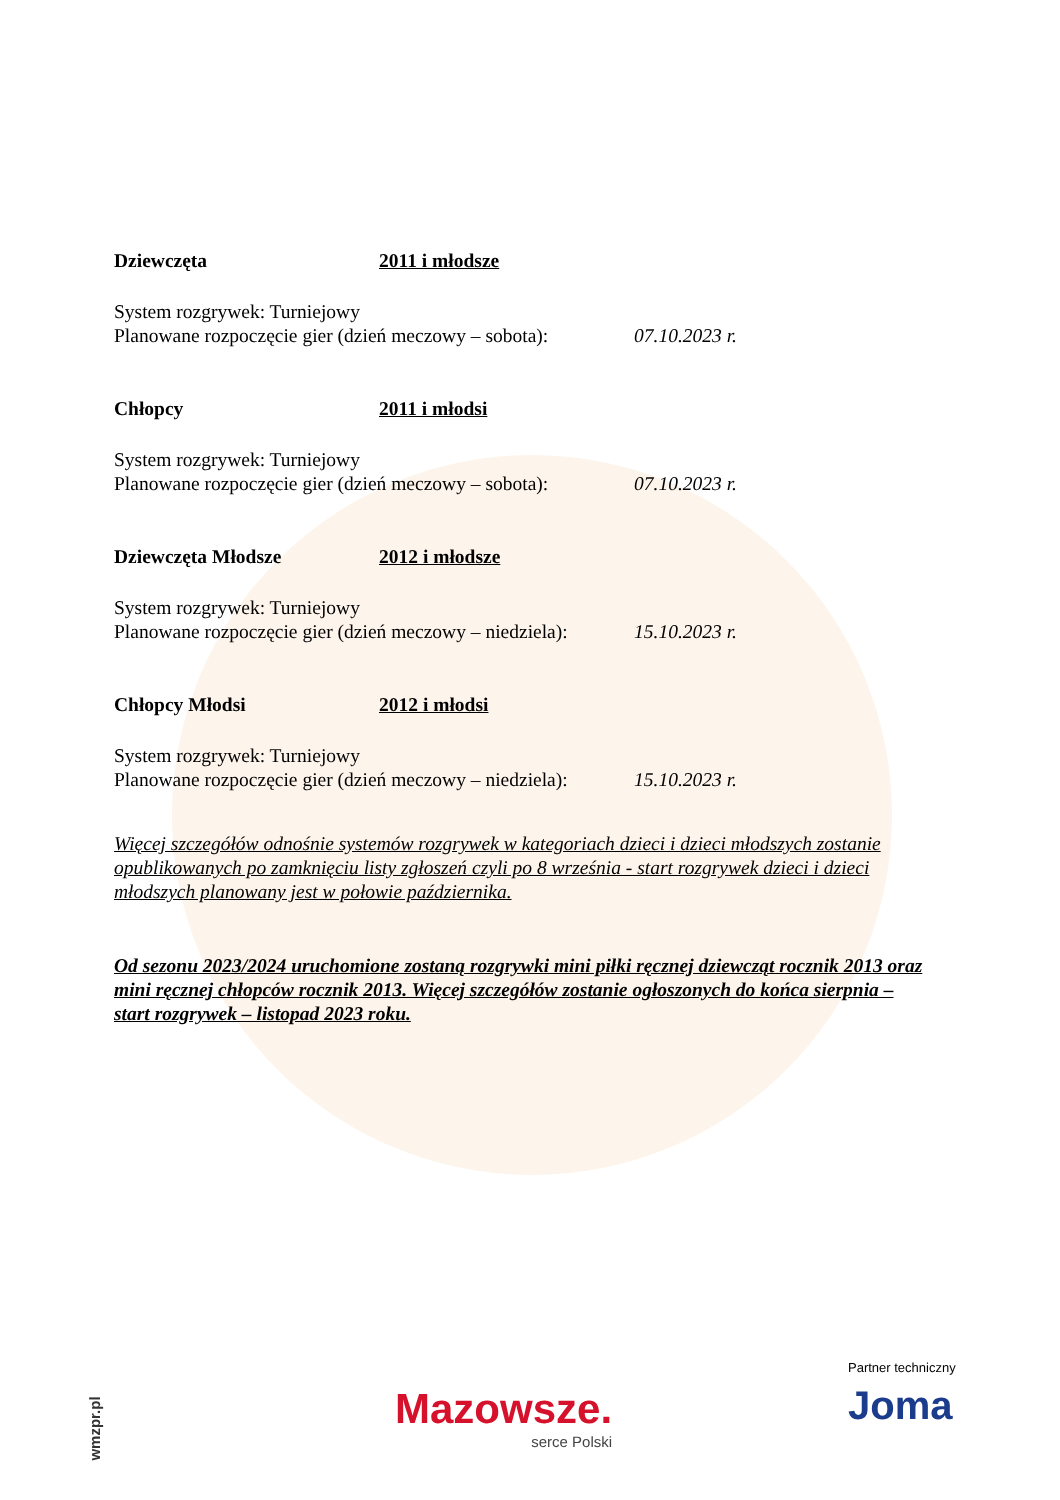Dziewczęta 2011 i młodsze
System rozgrywek: Turniejowy
Planowane rozpoczęcie gier (dzień meczowy – sobota):
07.10.2023 r.
Chłopcy 2011 i młodsi
System rozgrywek: Turniejowy
Planowane rozpoczęcie gier (dzień meczowy – sobota):
07.10.2023 r.
Dziewczęta Młodsze 2012 i młodsze
System rozgrywek: Turniejowy
Planowane rozpoczęcie gier (dzień meczowy – niedziela):
15.10.2023 r.
Chłopcy Młodsi 2012 i młodsi
System rozgrywek: Turniejowy
Planowane rozpoczęcie gier (dzień meczowy – niedziela):
15.10.2023 r.
Więcej szczegółów odnośnie systemów rozgrywek w kategoriach dzieci i dzieci młodszych zostanie opublikowanych po zamknięciu listy zgłoszeń czyli po 8 września - start rozgrywek dzieci i dzieci młodszych planowany jest w połowie października.
Od sezonu 2023/2024 uruchomione zostaną rozgrywki mini piłki ręcznej dziewcząt rocznik 2013 oraz mini ręcznej chłopców rocznik 2013. Więcej szczegółów zostanie ogłoszonych do końca sierpnia – start rozgrywek – listopad 2023 roku.
wmzpr.pl Mazowsze.
serce Polski
Partner techniczny
Joma